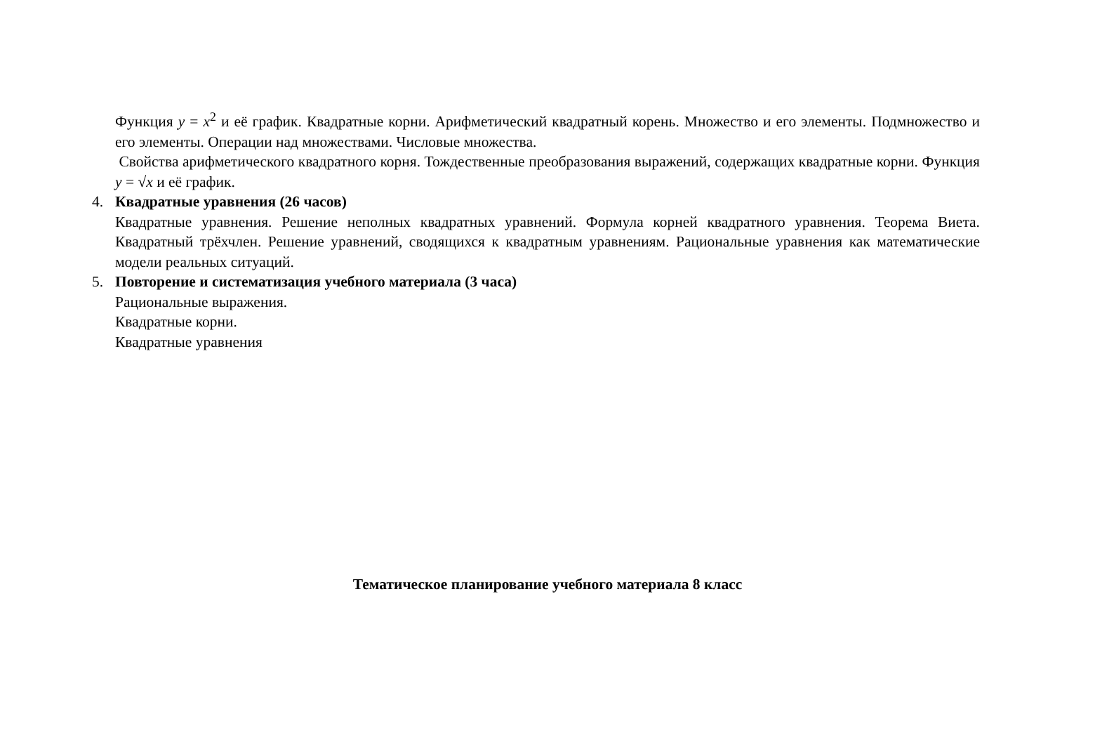Функция y = x<sup>2</sup> и её график. Квадратные корни. Арифметический квадратный корень. Множество и его элементы. Подмножество и его элементы. Операции над множествами. Числовые множества.
Свойства арифметического квадратного корня. Тождественные преобразования выражений, содержащих квадратные корни. Функция y = √x и её график.
4. Квадратные уравнения (26 часов)
Квадратные уравнения. Решение неполных квадратных уравнений. Формула корней квадратного уравнения. Теорема Виета. Квадратный трёхчлен. Решение уравнений, сводящихся к квадратным уравнениям. Рациональные уравнения как математические модели реальных ситуаций.
5. Повторение и систематизация учебного материала (3 часа)
Рациональные выражения.
Квадратные корни.
Квадратные уравнения
Тематическое планирование учебного материала 8 класс